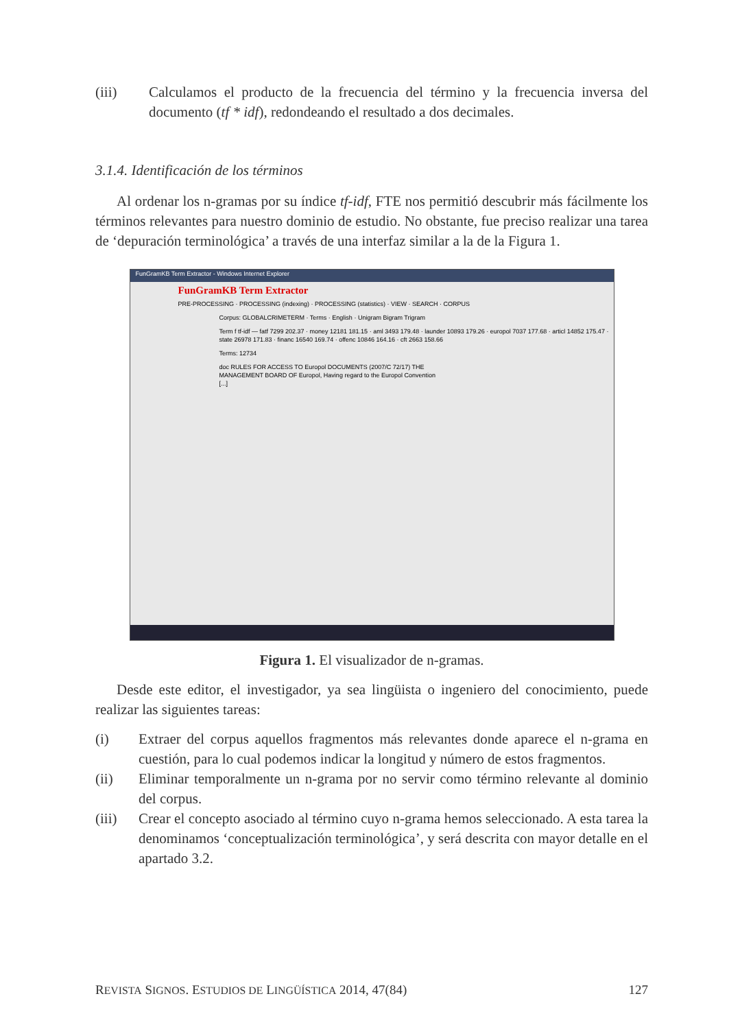(iii) Calculamos el producto de la frecuencia del término y la frecuencia inversa del documento (tf * idf), redondeando el resultado a dos decimales.
3.1.4. Identificación de los términos
Al ordenar los n-gramas por su índice tf-idf, FTE nos permitió descubrir más fácilmente los términos relevantes para nuestro dominio de estudio. No obstante, fue preciso realizar una tarea de ‘depuración terminológica’ a través de una interfaz similar a la de la Figura 1.
FunGramKB Term Extractor - Windows Internet Explorer
FunGramKB Term Extractor
PRE-PROCESSING · PROCESSING (indexing) · PROCESSING (statistics) · VIEW · SEARCH · CORPUS
Corpus: GLOBALCRIMETERM · Terms · English · Unigram Bigram Trigram
Term f tf-idf — fatf 7299 202.37 · money 12181 181.15 · aml 3493 179.48 · launder 10893 179.26 · europol 7037 177.68 · articl 14852 175.47 · state 26978 171.83 · financ 16540 169.74 · offenc 10846 164.16 · cft 2663 158.66
Terms: 12734
doc RULES FOR ACCESS TO Europol DOCUMENTS (2007/C 72/17) THE MANAGEMENT BOARD OF Europol, Having regard to the Europol Convention [...]
Figura 1. El visualizador de n-gramas.
Desde este editor, el investigador, ya sea lingüista o ingeniero del conocimiento, puede realizar las siguientes tareas:
(i) Extraer del corpus aquellos fragmentos más relevantes donde aparece el n-grama en cuestión, para lo cual podemos indicar la longitud y número de estos fragmentos.
(ii) Eliminar temporalmente un n-grama por no servir como término relevante al dominio del corpus.
(iii) Crear el concepto asociado al término cuyo n-grama hemos seleccionado. A esta tarea la denominamos ‘conceptualización terminológica’, y será descrita con mayor detalle en el apartado 3.2.
REVISTA SIGNOS. ESTUDIOS DE LINGÜÍSTICA 2014, 47(84) 127